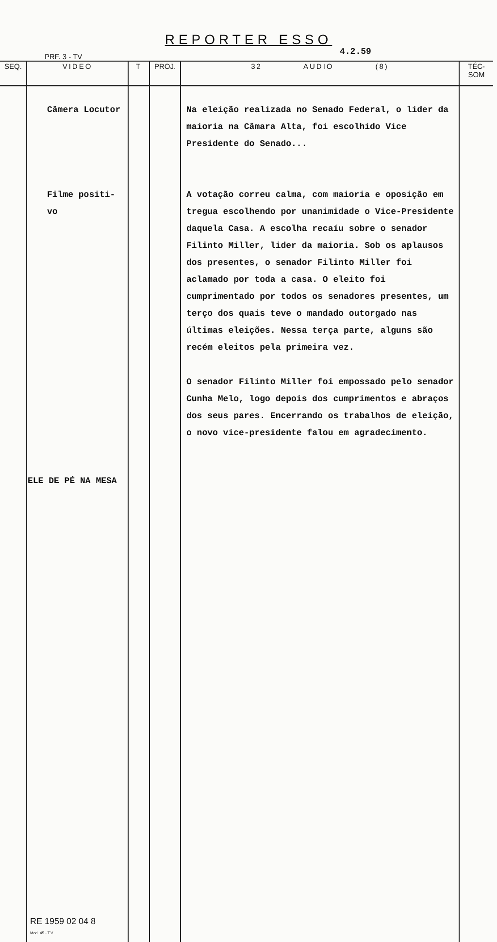REPORTER ESSO
PRF. 3 - TV 4.2.59
| SEQ. | VIDEO | T | PROJ. | 32 AUDIO (8) | TÉC-SOM |
| --- | --- | --- | --- | --- | --- |
| | Câmera Locutor Filme positi- vo ELE DE PÉ NA MESA RE 1959 02 04 8 Mod. 45 - T.V. | | | Na eleição realizada no Senado Federal, o lider da maioria na Câmara Alta, foi escolhido Vice Presidente do Senado... A votação correu calma, com maioria e oposição em tregua escolhendo por unanimidade o Vice-Presidente daquela Casa. A escolha recaíu sobre o senador Filinto Miller, lider da maioria. Sob os aplausos dos presentes, o senador Filinto Miller foi aclamado por toda a casa. O eleito foi cumprimentado por todos os senadores presentes, um terço dos quais teve o mandado outorgado nas últimas eleições. Nessa terça parte, alguns são recém eleitos pela primeira vez. O senador Filinto Miller foi empossado pelo senador Cunha Melo, logo depois dos cumprimentos e abraços dos seus pares. Encerrando os trabalhos de eleição, o novo vice-presidente falou em agradecimento. | |